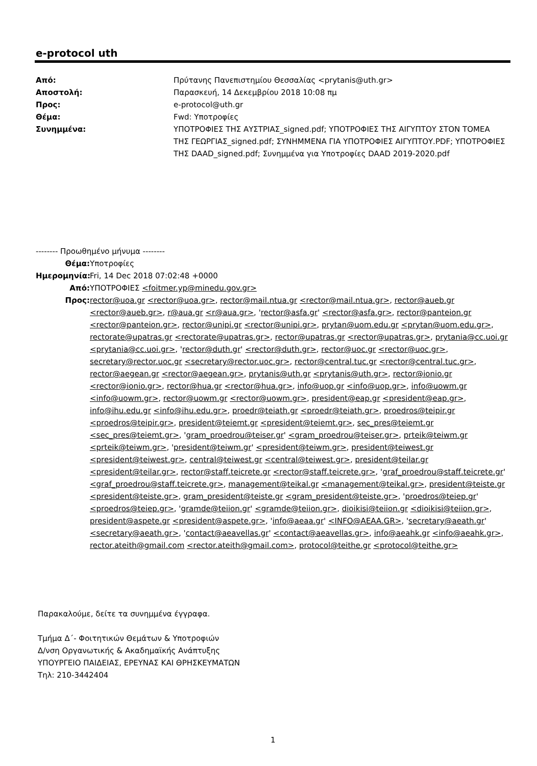e-protocol uth
Από: Πρύτανης Πανεπιστημίου Θεσσαλίας <prytanis@uth.gr>
Αποστολή: Παρασκευή, 14 Δεκεμβρίου 2018 10:08 πμ
Προς: e-protocol@uth.gr
Θέμα: Fwd: Υποτροφίες
Συνημμένα: ΥΠΟΤΡΟΦΙΕΣ ΤΗΣ ΑΥΣΤΡΙΑΣ_signed.pdf; ΥΠΟΤΡΟΦΙΕΣ ΤΗΣ ΑΙΓΥΠΤΟΥ ΣΤΟΝ ΤΟΜΕΑ ΤΗΣ ΓΕΩΡΓΙΑΣ_signed.pdf; ΣΥΝΗΜΜΕΝΑ ΓΙΑ ΥΠΟΤΡΟΦΙΕΣ ΑΙΓΥΠΤΟΥ.PDF; ΥΠΟΤΡΟΦΙΕΣ ΤΗΣ DAAD_signed.pdf; Συνημμένα για Υποτροφίες DAAD 2019-2020.pdf
-------- Προωθημένο μήνυμα --------
Θέμα: Υποτροφίες
Ημερομηνία: Fri, 14 Dec 2018 07:02:48 +0000
Από: ΥΠΟΤΡΟΦΙΕΣ <foitmer.yp@minedu.gov.gr>
Προς: rector@uoa.gr <rector@uoa.gr>, rector@mail.ntua.gr <rector@mail.ntua.gr>, rector@aueb.gr <rector@aueb.gr>, r@aua.gr <r@aua.gr>, 'rector@asfa.gr' <rector@asfa.gr>, rector@panteion.gr <rector@panteion.gr>, rector@unipi.gr <rector@unipi.gr>, prytan@uom.edu.gr <prytan@uom.edu.gr>, rectorate@upatras.gr <rectorate@upatras.gr>, rector@upatras.gr <rector@upatras.gr>, prytania@cc.uoi.gr <prytania@cc.uoi.gr>, 'rector@duth.gr' <rector@duth.gr>, rector@uoc.gr <rector@uoc.gr>, secretary@rector.uoc.gr <secretary@rector.uoc.gr>, rector@central.tuc.gr <rector@central.tuc.gr>, rector@aegean.gr <rector@aegean.gr>, prytanis@uth.gr <prytanis@uth.gr>, rector@ionio.gr <rector@ionio.gr>, rector@hua.gr <rector@hua.gr>, info@uop.gr <info@uop.gr>, info@uowm.gr <info@uowm.gr>, rector@uowm.gr <rector@uowm.gr>, president@eap.gr <president@eap.gr>, info@ihu.edu.gr <info@ihu.edu.gr>, proedr@teiath.gr <proedr@teiath.gr>, proedros@teipir.gr <proedros@teipir.gr>, president@teiemt.gr <president@teiemt.gr>, sec_pres@teiemt.gr <sec_pres@teiemt.gr>, 'gram_proedrou@teiser.gr' <gram_proedrou@teiser.gr>, prteik@teiwm.gr <prteik@teiwm.gr>, 'president@teiwm.gr' <president@teiwm.gr>, president@teiwest.gr <president@teiwest.gr>, central@teiwest.gr <central@teiwest.gr>, president@teilar.gr <president@teilar.gr>, rector@staff.teicrete.gr <rector@staff.teicrete.gr>, 'graf_proedrou@staff.teicrete.gr' <graf_proedrou@staff.teicrete.gr>, management@teikal.gr <management@teikal.gr>, president@teiste.gr <president@teiste.gr>, gram_president@teiste.gr <gram_president@teiste.gr>, 'proedros@teiep.gr' <proedros@teiep.gr>, 'gramde@teiion.gr' <gramde@teiion.gr>, dioikisi@teiion.gr <dioikisi@teiion.gr>, president@aspete.gr <president@aspete.gr>, 'info@aeaa.gr' <INFO@AEAA.GR>, 'secretary@aeath.gr' <secretary@aeath.gr>, 'contact@aeavellas.gr' <contact@aeavellas.gr>, info@aeahk.gr <info@aeahk.gr>, rector.ateith@gmail.com <rector.ateith@gmail.com>, protocol@teithe.gr <protocol@teithe.gr>
Παρακαλούμε, δείτε τα συνημμένα έγγραφα.
Τμήμα Δ΄- Φοιτητικών Θεμάτων & Υποτροφιών
Δ/νση Οργανωτικής & Ακαδημαϊκής Ανάπτυξης
ΥΠΟΥΡΓΕΙΟ ΠΑΙΔΕΙΑΣ, ΕΡΕΥΝΑΣ ΚΑΙ ΘΡΗΣΚΕΥΜΑΤΩΝ
Τηλ: 210-3442404
1